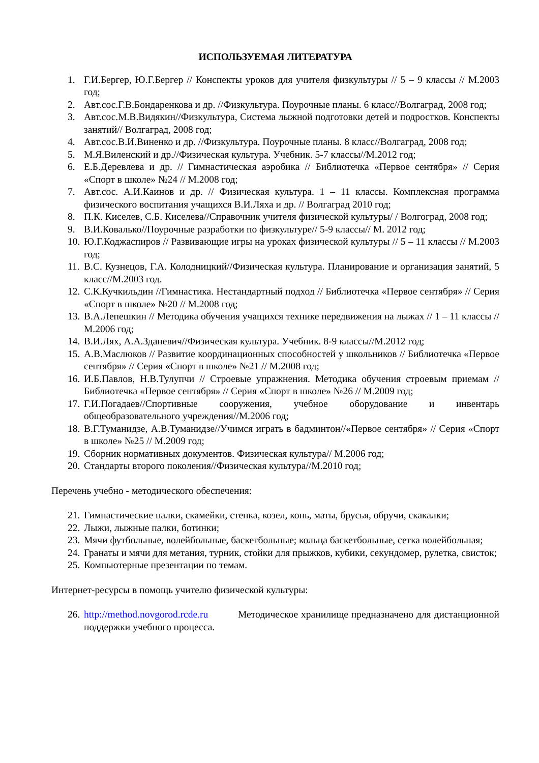ИСПОЛЬЗУЕМАЯ ЛИТЕРАТУРА
1. Г.И.Бергер, Ю.Г.Бергер // Конспекты уроков для учителя физкультуры // 5 – 9 классы // М.2003 год;
2. Авт.сос.Г.В.Бондаренкова и др. //Физкультура. Поурочные планы. 6 класс//Волгаград, 2008 год;
3. Авт.сос.М.В.Видякин//Физкультура, Система лыжной подготовки детей и подростков. Конспекты занятий// Волгаград, 2008 год;
4. Авт.сос.В.И.Виненко и др. //Физкультура. Поурочные планы. 8 класс//Волгаград, 2008 год;
5. М.Я.Виленский и др.//Физическая культура. Учебник. 5-7 классы//М.2012 год;
6. Е.Б.Деревлева и др. // Гимнастическая аэробика // Библиотечка «Первое сентября» // Серия «Спорт в школе» №24 // М.2008 год;
7. Авт.сос. А.И.Каинов и др. // Физическая культура. 1 – 11 классы. Комплексная программа физического воспитания учащихся В.И.Ляха и др. // Волгаград 2010 год;
8. П.К. Киселев, С.Б. Киселева//Справочник учителя физической культуры/ / Волгоград, 2008 год;
9. В.И.Ковалько//Поурочные разработки по физкультуре// 5-9 классы// М. 2012 год;
10. Ю.Г.Коджаспиров // Развивающие игры на уроках физической культуры // 5 – 11 классы // М.2003 год;
11. В.С. Кузнецов, Г.А. Колодницкий//Физическая культура. Планирование и организация занятий, 5 класс//М.2003 год.
12. С.К.Кучкильдин //Гимнастика. Нестандартный подход // Библиотечка «Первое сентября» // Серия «Спорт в школе» №20 // М.2008 год;
13. В.А.Лепешкин // Методика обучения учащихся технике передвижения на лыжах // 1 – 11 классы // М.2006 год;
14. В.И.Лях, А.А.Зданевич//Физическая культура. Учебник. 8-9 классы//М.2012 год;
15. А.В.Маслюков // Развитие координационных способностей у школьников // Библиотечка «Первое сентября» // Серия «Спорт в школе» №21 // М.2008 год;
16. И.Б.Павлов, Н.В.Тулупчи // Строевые упражнения. Методика обучения строевым приемам // Библиотечка «Первое сентября» // Серия «Спорт в школе» №26 // М.2009 год;
17. Г.И.Погадаев//Спортивные сооружения, учебное оборудование и инвентарь общеобразовательного учреждения//М.2006 год;
18. В.Г.Туманидзе, А.В.Туманидзе//Учимся играть в бадминтон//«Первое сентября» // Серия «Спорт в школе» №25 // М.2009 год;
19. Сборник нормативных документов. Физическая культура// М.2006 год;
20. Стандарты второго поколения//Физическая культура//М.2010 год;
Перечень учебно - методического обеспечения:
21. Гимнастические палки, скамейки, стенка, козел, конь, маты, брусья, обручи, скакалки;
22. Лыжи, лыжные палки, ботинки;
23. Мячи футбольные, волейбольные, баскетбольные; кольца баскетбольные, сетка волейбольная;
24. Гранаты и мячи для метания, турник, стойки для прыжков, кубики, секундомер, рулетка, свисток;
25. Компьютерные презентации по темам.
Интернет-ресурсы в помощь учителю физической культуры:
26. http://method.novgorod.rcde.ru Методическое хранилище предназначено для дистанционной поддержки учебного процесса.